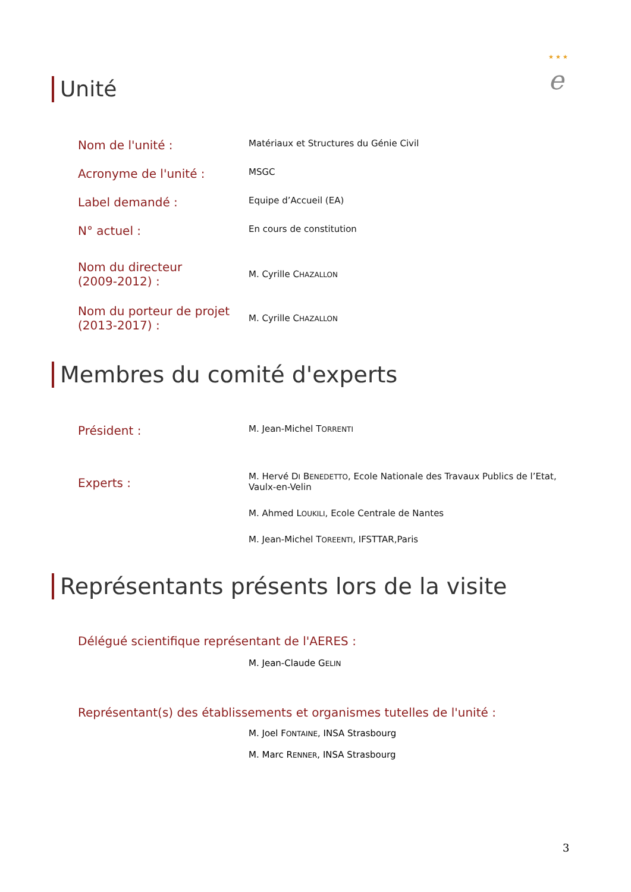★ ★ ★
e
Unité
Nom de l'unité :
Matériaux et Structures du Génie Civil
Acronyme de l'unité :
MSGC
Label demandé :
Equipe d’Accueil (EA)
N° actuel :
En cours de constitution
Nom du directeur
(2009-2012) :
M. Cyrille CHAZALLON
Nom du porteur de projet
(2013-2017) :
M. Cyrille CHAZALLON
Membres du comité d'experts
Président :
M. Jean-Michel TORRENTI
Experts :
M. Hervé DI BENEDETTO, Ecole Nationale des Travaux Publics de l’Etat,
Vaulx-en-Velin
M. Ahmed LOUKILI, Ecole Centrale de Nantes
M. Jean-Michel TOREENTI, IFSTTAR,Paris
Représentants présents lors de la visite
Délégué scientifique représentant de l'AERES :
M. Jean-Claude GELIN
Représentant(s) des établissements et organismes tutelles de l'unité :
M. Joel FONTAINE, INSA Strasbourg
M. Marc RENNER, INSA Strasbourg
3